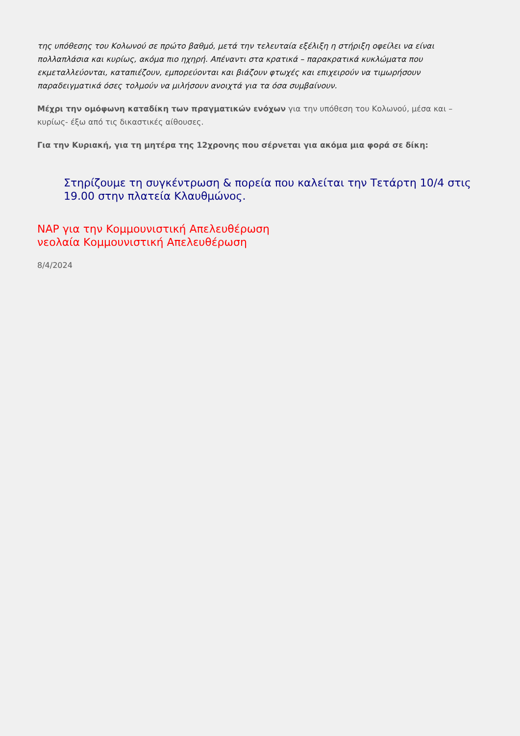της υπόθεσης του Κολωνού σε πρώτο βαθμό, μετά την τελευταία εξέλιξη η στήριξη οφείλει να είναι πολλαπλάσια και κυρίως, ακόμα πιο ηχηρή. Απέναντι στα κρατικά – παρακρατικά κυκλώματα που εκμεταλλεύονται, καταπιέζουν, εμπορεύονται και βιάζουν φτωχές και επιχειρούν να τιμωρήσουν παραδειγματικά όσες τολμούν να μιλήσουν ανοιχτά για τα όσα συμβαίνουν.
Μέχρι την ομόφωνη καταδίκη των πραγματικών ενόχων για την υπόθεση του Κολωνού, μέσα και –κυρίως- έξω από τις δικαστικές αίθουσες.
Για την Κυριακή, για τη μητέρα της 12χρονης που σέρνεται για ακόμα μια φορά σε δίκη:
Στηρίζουμε τη συγκέντρωση & πορεία που καλείται την Τετάρτη 10/4 στις 19.00 στην πλατεία Κλαυθμώνος.
ΝΑΡ για την Κομμουνιστική Απελευθέρωση
νεολαία Κομμουνιστική Απελευθέρωση
8/4/2024